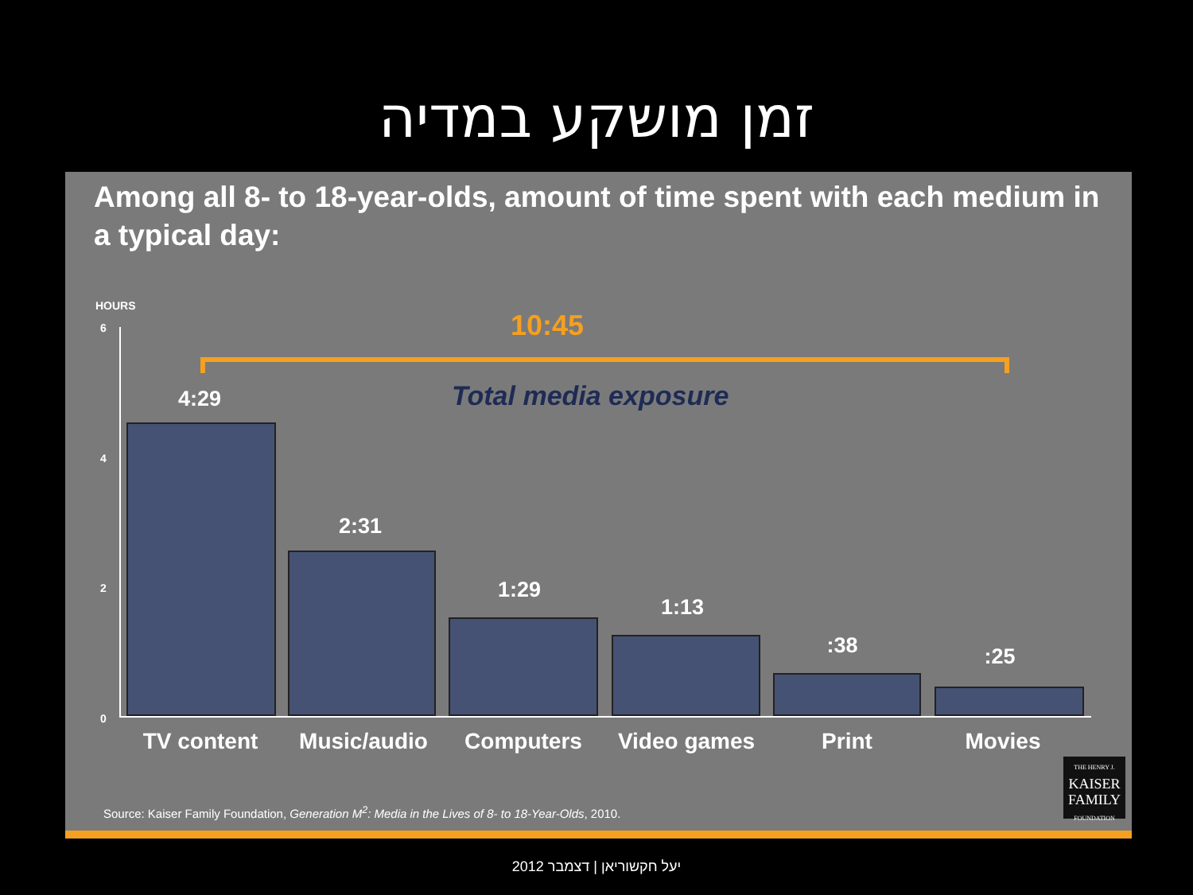זמן מושקע במדיה
Among all 8- to 18-year-olds, amount of time spent with each medium in a typical day:
HOURS
6
4
2
0
10:45
Total media exposure
4:29
2:31
1:29
1:13
:38 :25
TV content Music/audio Computers Video games Print Movies
THE HENRY J.
KAISER
FAMILY
FOUNDATION
Source: Kaiser Family Foundation, Generation M<sup>2</sup>: Media in the Lives of 8- to 18-Year-Olds, 2010.
יעל חקשוריאן | דצמבר 2012